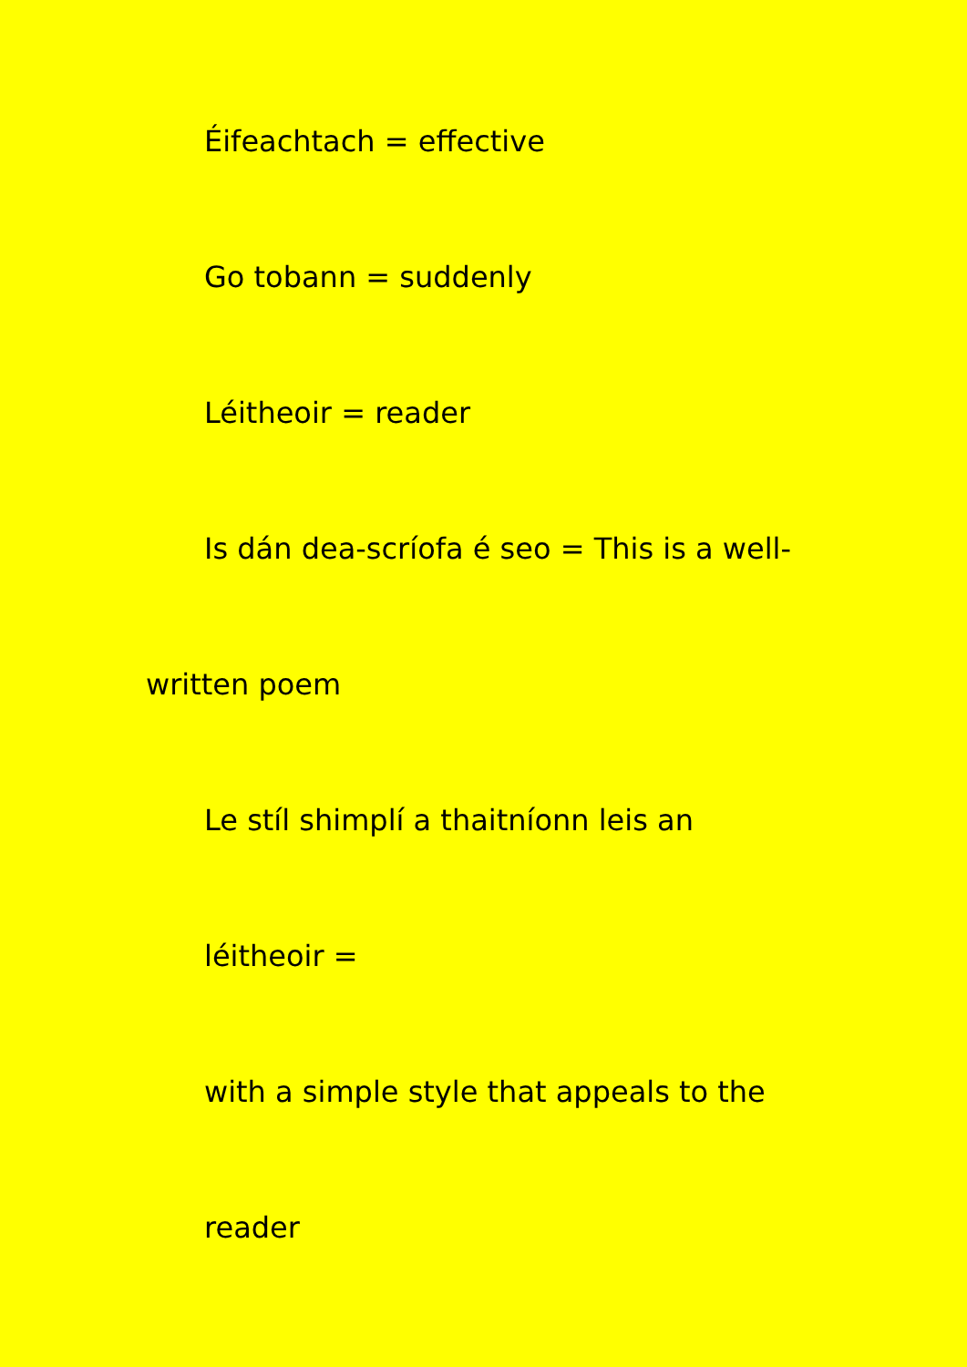Éifeachtach = effective
Go tobann = suddenly
Léitheoir = reader
Is dán dea-scríofa é seo = This is a well-
written poem
Le stíl shimplí a thaitníonn leis an
léitheoir =
with a simple style that appeals to the
reader